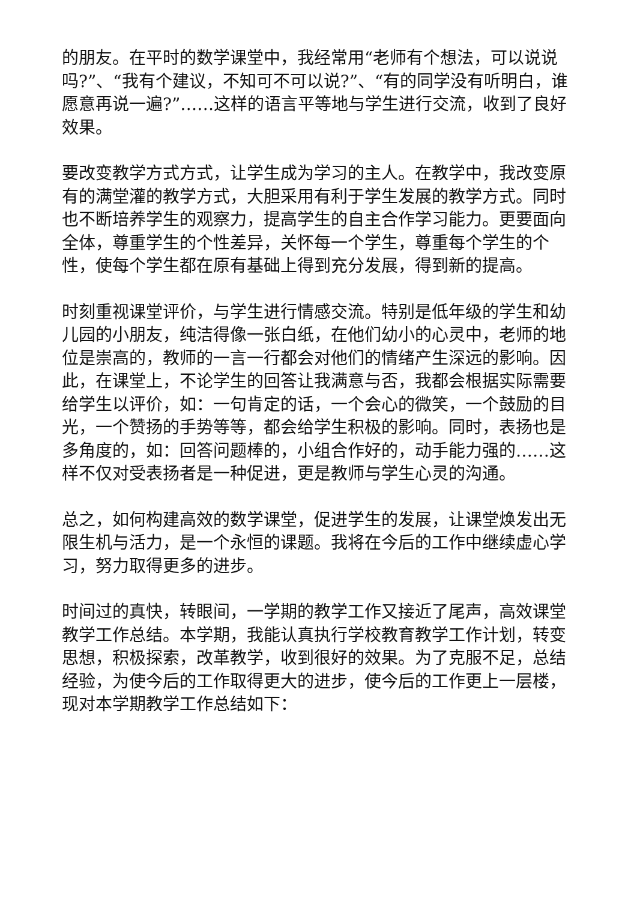的朋友。在平时的数学课堂中，我经常用“老师有个想法，可以说说吗?”、“我有个建议，不知可不可以说?”、“有的同学没有听明白，谁愿意再说一遍?”……这样的语言平等地与学生进行交流，收到了良好效果。
要改变教学方式方式，让学生成为学习的主人。在教学中，我改变原有的满堂灌的教学方式，大胆采用有利于学生发展的教学方式。同时也不断培养学生的观察力，提高学生的自主合作学习能力。更要面向全体，尊重学生的个性差异，关怀每一个学生，尊重每个学生的个性，使每个学生都在原有基础上得到充分发展，得到新的提高。
时刻重视课堂评价，与学生进行情感交流。特别是低年级的学生和幼儿园的小朋友，纯洁得像一张白纸，在他们幼小的心灵中，老师的地位是崇高的，教师的一言一行都会对他们的情绪产生深远的影响。因此，在课堂上，不论学生的回答让我满意与否，我都会根据实际需要给学生以评价，如：一句肯定的话，一个会心的微笑，一个鼓励的目光，一个赞扬的手势等等，都会给学生积极的影响。同时，表扬也是多角度的，如：回答问题棒的，小组合作好的，动手能力强的……这样不仅对受表扬者是一种促进，更是教师与学生心灵的沟通。
总之，如何构建高效的数学课堂，促进学生的发展，让课堂焕发出无限生机与活力，是一个永恒的课题。我将在今后的工作中继续虚心学习，努力取得更多的进步。
时间过的真快，转眼间，一学期的教学工作又接近了尾声，高效课堂教学工作总结。本学期，我能认真执行学校教育教学工作计划，转变思想，积极探索，改革教学，收到很好的效果。为了克服不足，总结经验，为使今后的工作取得更大的进步，使今后的工作更上一层楼，现对本学期教学工作总结如下：